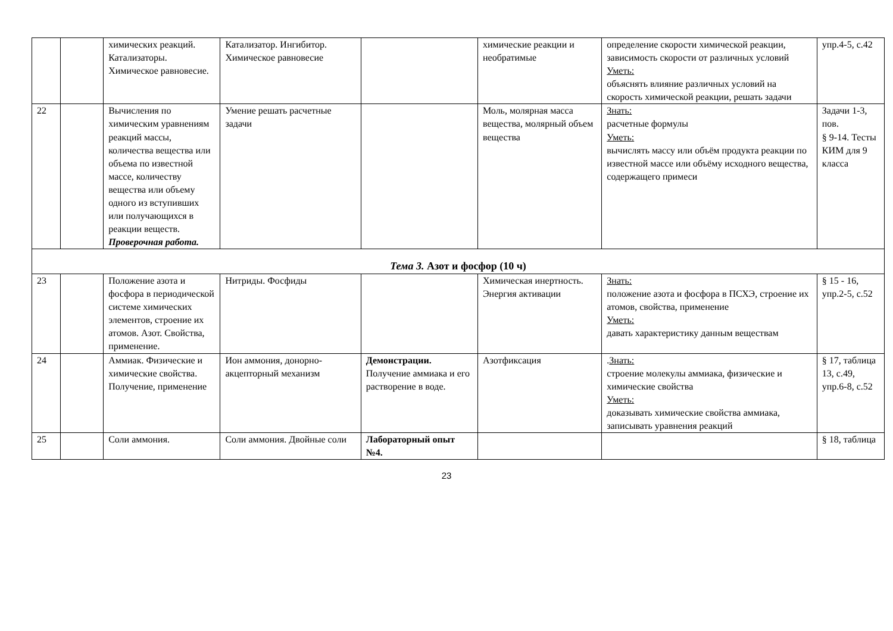| | | химических реакций. Катализаторы. Химическое равновесие. | Катализатор. Ингибитор. Химическое равновесие | | химические реакции и необратимые | определение скорости химической реакции, зависимость скорости от различных условий Уметь: объяснять влияние различных условий на скорость химической реакции, решать задачи | упр.4-5, с.42 |
| 22 | | Вычисления по химическим уравнениям реакций массы, количества вещества или объема по известной массе, количеству вещества или объему одного из вступивших или получающихся в реакции веществ. Проверочная работа. | Умение решать расчетные задачи | | Моль, молярная масса вещества, молярный объем вещества | Знать: расчетные формулы Уметь: вычислять массу или объём продукта реакции по известной массе или объёму исходного вещества, содержащего примеси | Задачи 1-3, пов. § 9-14. Тесты КИМ для 9 класса |
| Тема 3. Азот и фосфор (10 ч) | | | | | | | |
| 23 | | Положение азота и фосфора в периодической системе химических элементов, строение их атомов. Азот. Свойства, применение. | Нитриды. Фосфиды | | Химическая инертность. Энергия активации | Знать: положение азота и фосфора в ПСХЭ, строение их атомов, свойства, применение Уметь: давать характеристику данным веществам | § 15 - 16, упр.2-5, с.52 |
| 24 | | Аммиак. Физические и химические свойства. Получение, применение | Ион аммония, донорно-акцепторный механизм | Демонстрации. Получение аммиака и его растворение в воде. | Азотфиксация | . Знать: строение молекулы аммиака, физические и химические свойства Уметь: доказывать химические свойства аммиака, записывать уравнения реакций | § 17, таблица 13, с.49, упр.6-8, с.52 |
| 25 | | Соли аммония. | Соли аммония. Двойные соли | Лабораторный опыт №4. | | | § 18, таблица |
23